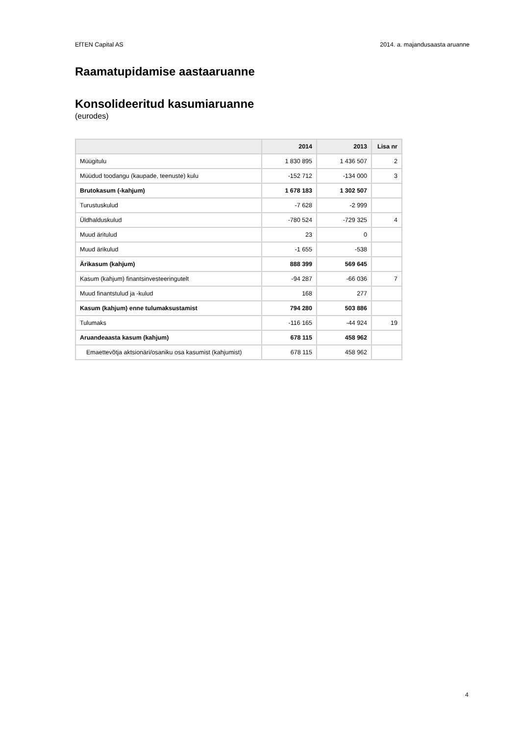EfTEN Capital AS 2014. a. majandusaasta aruanne
Raamatupidamise aastaaruanne
Konsolideeritud kasumiaruanne
(eurodes)
| | 2014 | 2013 | Lisa nr |
| --- | --- | --- | --- |
| Müügitulu | 1 830 895 | 1 436 507 | 2 |
| Müüdud toodangu (kaupade, teenuste) kulu | -152 712 | -134 000 | 3 |
| Brutokasum (-kahjum) | 1 678 183 | 1 302 507 | |
| Turustuskulud | -7 628 | -2 999 | |
| Üldhalduskulud | -780 524 | -729 325 | 4 |
| Muud äritulud | 23 | 0 | |
| Muud ärikulud | -1 655 | -538 | |
| Ärikasum (kahjum) | 888 399 | 569 645 | |
| Kasum (kahjum) finantsinvesteeringutelt | -94 287 | -66 036 | 7 |
| Muud finantstulud ja -kulud | 168 | 277 | |
| Kasum (kahjum) enne tulumaksustamist | 794 280 | 503 886 | |
| Tulumaks | -116 165 | -44 924 | 19 |
| Aruandeaasta kasum (kahjum) | 678 115 | 458 962 | |
| Emaettevõtja aktsionäri/osaniku osa kasumist (kahjumist) | 678 115 | 458 962 | |
4